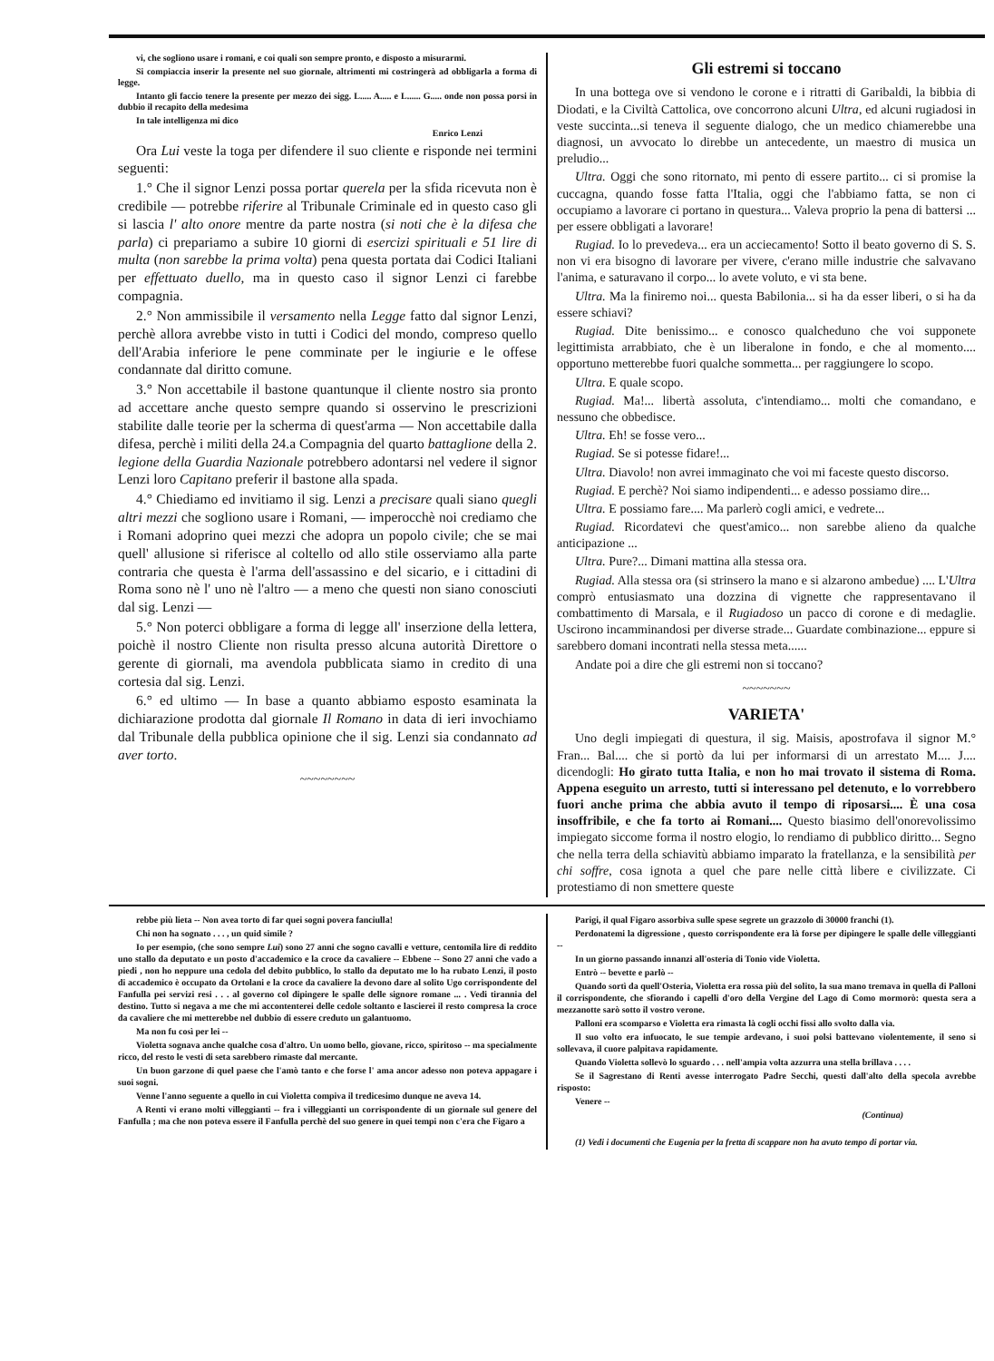vi, che sogliono usare i romani, e coi quali son sempre pronto, e disposto a misurarmi.
Si compiaccia inserir la presente nel suo giornale, altrimenti mi costringerà ad obbligarla a forma di legge.
Intanto gli faccio tenere la presente per mezzo dei sigg. L..... A..... e L...... G..... onde non possa porsi in dubbio il recapito della medesima
In tale intelligenza mi dico
Enrico Lenzi
Ora Lui veste la toga per difendere il suo cliente e risponde nei termini seguenti:
1.° Che il signor Lenzi possa portar querela per la sfida ricevuta non è credibile — potrebbe riferire al Tribunale Criminale ed in questo caso gli si lascia l' alto onore mentre da parte nostra (si noti che è la difesa che parla) ci prepariamo a subire 10 giorni di esercizi spirituali e 51 lire di multa (non sarebbe la prima volta) pena questa portata dai Codici Italiani per effettuato duello, ma in questo caso il signor Lenzi ci farebbe compagnia.
2.° Non ammissibile il versamento nella Legge fatto dal signor Lenzi, perchè allora avrebbe visto in tutti i Codici del mondo, compreso quello dell'Arabia inferiore le pene comminate per le ingiurie e le offese condannate dal diritto comune.
3.° Non accettabile il bastone quantunque il cliente nostro sia pronto ad accettare anche questo sempre quando si osservino le prescrizioni stabilite dalle teorie per la scherma di quest'arma — Non accettabile dalla difesa, perchè i militi della 24.a Compagnia del quarto battaglione della 2. legione della Guardia Nazionale potrebbero adontarsi nel vedere il signor Lenzi loro Capitano preferir il bastone alla spada.
4.° Chiediamo ed invitiamo il sig. Lenzi a precisare quali siano quegli altri mezzi che sogliono usare i Romani, — imperocchè noi crediamo che i Romani adoprino quei mezzi che adopra un popolo civile; che se mai quell' allusione si riferisce al coltello od allo stile osserviamo alla parte contraria che questa è l'arma dell'assassino e del sicario, e i cittadini di Roma sono nè l' uno nè l'altro — a meno che questi non siano conosciuti dal sig. Lenzi —
5.° Non poterci obbligare a forma di legge all' inserzione della lettera, poichè il nostro Cliente non risulta presso alcuna autorità Direttore o gerente di giornali, ma avendola pubblicata siamo in credito di una cortesia dal sig. Lenzi.
6.° ed ultimo — In base a quanto abbiamo esposto esaminata la dichiarazione prodotta dal giornale Il Romano in data di ieri invochiamo dal Tribunale della pubblica opinione che il sig. Lenzi sia condannato ad aver torto.
~~~~~~~~
Gli estremi si toccano
In una bottega ove si vendono le corone e i ritratti di Garibaldi, la bibbia di Diodati, e la Civiltà Cattolica, ove concorrono alcuni Ultra, ed alcuni rugiadosi in veste succinta...si teneva il seguente dialogo, che un medico chiamerebbe una diagnosi, un avvocato lo direbbe un antecedente, un maestro di musica un preludio...
Ultra. Oggi che sono ritornato, mi pento di essere partito... ci si promise la cuccagna, quando fosse fatta l'Italia, oggi che l'abbiamo fatta, se non ci occupiamo a lavorare ci portano in questura... Valeva proprio la pena di battersi ... per essere obbligati a lavorare!
Rugiad. Io lo prevedeva... era un acciecamento! Sotto il beato governo di S. S. non vi era bisogno di lavorare per vivere, c'erano mille industrie che salvavano l'anima, e saturavano il corpo... lo avete voluto, e vi sta bene.
Ultra. Ma la finiremo noi... questa Babilonia... si ha da esser liberi, o si ha da essere schiavi?
Rugiad. Dite benissimo... e conosco qualcheduno che voi supponete legittimista arrabbiato, che è un liberalone in fondo, e che al momento.... opportuno metterebbe fuori qualche sommetta... per raggiungere lo scopo.
Ultra. E quale scopo.
Rugiad. Ma!... libertà assoluta, c'intendiamo... molti che comandano, e nessuno che obbedisce.
Ultra. Eh! se fosse vero...
Rugiad. Se si potesse fidare!...
Ultra. Diavolo! non avrei immaginato che voi mi faceste questo discorso.
Rugiad. E perchè? Noi siamo indipendenti... e adesso possiamo dire...
Ultra. E possiamo fare.... Ma parlerò cogli amici, e vedrete...
Rugiad. Ricordatevi che quest'amico... non sarebbe alieno da qualche anticipazione ...
Ultra. Pure?... Dimani mattina alla stessa ora.
Rugiad. Alla stessa ora (si strinsero la mano e si alzarono ambedue) .... L'Ultra comprò entusiasmato una dozzina di vignette che rappresentavano il combattimento di Marsala, e il Rugiadoso un pacco di corone e di medaglie. Uscirono incamminandosi per diverse strade... Guardate combinazione... eppure si sarebbero domani incontrati nella stessa meta......
Andate poi a dire che gli estremi non si toccano?
~~~~~~~
VARIETA'
Uno degli impiegati di questura, il sig. Maisis, apostrofava il signor M.° Fran... Bal.... che si portò da lui per informarsi di un arrestato M.... J.... dicendogli: Ho girato tutta Italia, e non ho mai trovato il sistema di Roma. Appena eseguito un arresto, tutti si interessano pel detenuto, e lo vorrebbero fuori anche prima che abbia avuto il tempo di riposarsi.... È una cosa insoffribile, e che fa torto ai Romani.... Questo biasimo dell'onorevolissimo impiegato siccome forma il nostro elogio, lo rendiamo di pubblico diritto... Segno che nella terra della schiavitù abbiamo imparato la fratellanza, e la sensibilità per chi soffre, cosa ignota a quel che pare nelle città libere e civilizzate. Ci protestiamo di non smettere queste
rebbe più lieta -- Non avea torto di far quei sogni povera fanciulla!
Chi non ha sognato . . . , un quid simile ?
Io per esempio, (che sono sempre Lui) sono 27 anni che sogno cavalli e vetture, centomila lire di reddito uno stallo da deputato e un posto d'accademico e la croce da cavaliere -- Ebbene -- Sono 27 anni che vado a piedi , non ho neppure una cedola del debito pubblico, lo stallo da deputato me lo ha rubato Lenzi, il posto di accademico è occupato da Ortolani e la croce da cavaliere la devono dare al solito Ugo corrispondente del Fanfulla pei servizi resi . . . al governo col dipingere le spalle delle signore romane ... . Vedi tirannia del destino. Tutto si negava a me che mi accontenterei delle cedole soltanto e lascierei il resto compresa la croce da cavaliere che mi metterebbe nel dubbio di essere creduto un galantuomo.
Ma non fu così per lei --
Violetta sognava anche qualche cosa d'altro. Un uomo bello, giovane, ricco, spiritoso -- ma specialmente ricco, del resto le vesti di seta sarebbero rimaste dal mercante.
Un buon garzone di quel paese che l'amò tanto e che forse l' ama ancor adesso non poteva appagare i suoi sogni.
Venne l'anno seguente a quello in cui Violetta compiva il tredicesimo dunque ne aveva 14.
A Renti vi erano molti villeggianti -- fra i villeggianti un corrispondente di un giornale sul genere del Fanfulla ; ma che non poteva essere il Fanfulla perchè del suo genere in quei tempi non c'era che Figaro a
Parigi, il qual Figaro assorbiva sulle spese segrete un grazzolo di 30000 franchi (1).
Perdonatemi la digressione , questo corrispondente era là forse per dipingere le spalle delle villeggianti --
In un giorno passando innanzi all'osteria di Tonio vide Violetta.
Entrò -- bevette e parlò --
Quando sortì da quell'Osteria, Violetta era rossa più del solito, la sua mano tremava in quella di Palloni il corrispondente, che sfiorando i capelli d'oro della Vergine del Lago di Como mormorò: questa sera a mezzanotte sarò sotto il vostro verone.
Palloni era scomparso e Violetta era rimasta là cogli occhi fissi allo svolto dalla via.
Il suo volto era infuocato, le sue tempie ardevano, i suoi polsi battevano violentemente, il seno si sollevava, il cuore palpitava rapidamente.
Quando Violetta sollevò lo sguardo . . . nell'ampia volta azzurra una stella brillava . . . .
Se il Sagrestano di Renti avesse interrogato Padre Secchi, questi dall'alto della specola avrebbe risposto:
Venere --
(Continua)
(1) Vedi i documenti che Eugenia per la fretta di scappare non ha avuto tempo di portar via.